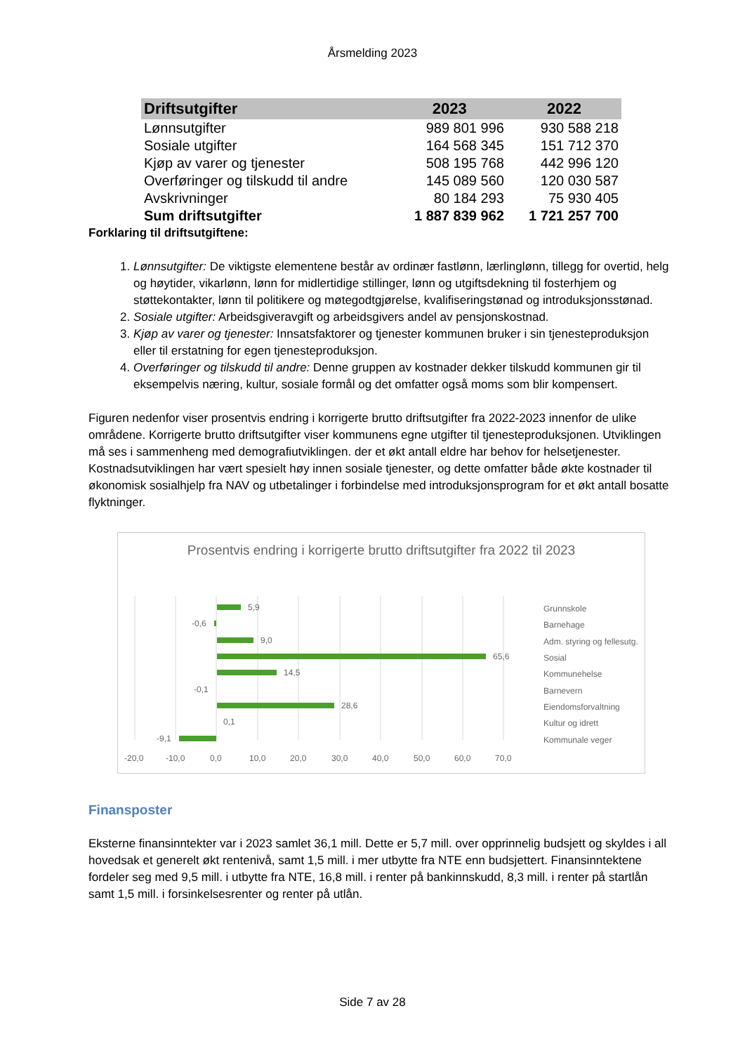Årsmelding 2023
| Driftsutgifter | 2023 | 2022 |
| --- | --- | --- |
| Lønnsutgifter | 989 801 996 | 930 588 218 |
| Sosiale utgifter | 164 568 345 | 151 712 370 |
| Kjøp av varer og tjenester | 508 195 768 | 442 996 120 |
| Overføringer og tilskudd til andre | 145 089 560 | 120 030 587 |
| Avskrivninger | 80 184 293 | 75 930 405 |
| Sum driftsutgifter | 1 887 839 962 | 1 721 257 700 |
Forklaring til driftsutgiftene:
1. Lønnsutgifter: De viktigste elementene består av ordinær fastlønn, lærlinglønn, tillegg for overtid, helg og høytider, vikarlønn, lønn for midlertidige stillinger, lønn og utgiftsdekning til fosterhjem og støttekontakter, lønn til politikere og møtegodtgjørelse, kvalifiseringstønad og introduksjonsstønad.
2. Sosiale utgifter: Arbeidsgiveravgift og arbeidsgivers andel av pensjonskostnad.
3. Kjøp av varer og tjenester: Innsatsfaktorer og tjenester kommunen bruker i sin tjenesteproduksjon eller til erstatning for egen tjenesteproduksjon.
4. Overføringer og tilskudd til andre: Denne gruppen av kostnader dekker tilskudd kommunen gir til eksempelvis næring, kultur, sosiale formål og det omfatter også moms som blir kompensert.
Figuren nedenfor viser prosentvis endring i korrigerte brutto driftsutgifter fra 2022-2023 innenfor de ulike områdene. Korrigerte brutto driftsutgifter viser kommunens egne utgifter til tjenesteproduksjonen. Utviklingen må ses i sammenheng med demografiutviklingen. der et økt antall eldre har behov for helsetjenester. Kostnadsutviklingen har vært spesielt høy innen sosiale tjenester, og dette omfatter både økte kostnader til økonomisk sosialhjelp fra NAV og utbetalinger i forbindelse med introduksjonsprogram for et økt antall bosatte flyktninger.
Prosentvis endring i korrigerte brutto driftsutgifter fra 2022 til 2023
5,9
-0,6
9,0
65,6
14,5
-0,1
28,6
0,1
-9,1
-20,0
-10,0
0,0
10,0
20,0
30,0
40,0
50,0
60,0
70,0
Grunnskole
Barnehage
Adm. styring og fellesutg.
Sosial
Kommunehelse
Barnevern
Eiendomsforvaltning
Kultur og idrett
Kommunale veger
Finansposter
Eksterne finansinntekter var i 2023 samlet 36,1 mill. Dette er 5,7 mill. over opprinnelig budsjett og skyldes i all hovedsak et generelt økt rentenivå, samt 1,5 mill. i mer utbytte fra NTE enn budsjettert. Finansinntektene fordeler seg med 9,5 mill. i utbytte fra NTE, 16,8 mill. i renter på bankinnskudd, 8,3 mill. i renter på startlån samt 1,5 mill. i forsinkelsesrenter og renter på utlån.
Side 7 av 28